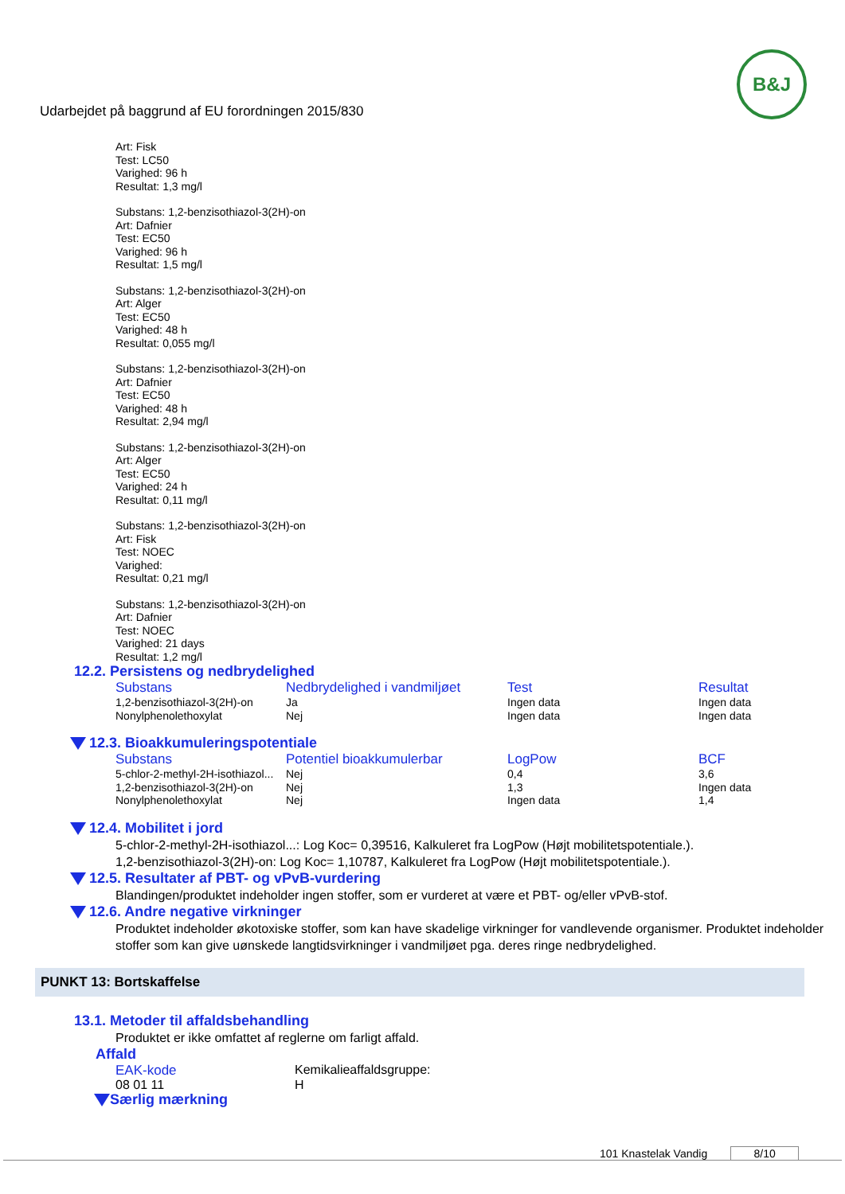Udarbejdet på baggrund af EU forordningen 2015/830
B&J
Art: Fisk
Test: LC50
Varighed: 96 h
Resultat: 1,3 mg/l
Substans: 1,2-benzisothiazol-3(2H)-on
Art: Dafnier
Test: EC50
Varighed: 96 h
Resultat: 1,5 mg/l
Substans: 1,2-benzisothiazol-3(2H)-on
Art: Alger
Test: EC50
Varighed: 48 h
Resultat: 0,055 mg/l
Substans: 1,2-benzisothiazol-3(2H)-on
Art: Dafnier
Test: EC50
Varighed: 48 h
Resultat: 2,94 mg/l
Substans: 1,2-benzisothiazol-3(2H)-on
Art: Alger
Test: EC50
Varighed: 24 h
Resultat: 0,11 mg/l
Substans: 1,2-benzisothiazol-3(2H)-on
Art: Fisk
Test: NOEC
Varighed:
Resultat: 0,21 mg/l
Substans: 1,2-benzisothiazol-3(2H)-on
Art: Dafnier
Test: NOEC
Varighed: 21 days
Resultat: 1,2 mg/l
12.2. Persistens og nedbrydelighed
| Substans | Nedbrydelighed i vandmiljøet | Test | Resultat |
| --- | --- | --- | --- |
| 1,2-benzisothiazol-3(2H)-on | Ja | Ingen data | Ingen data |
| Nonylphenolethoxylat | Nej | Ingen data | Ingen data |
12.3. Bioakkumuleringspotentiale
| Substans | Potentiel bioakkumulerbar | LogPow | BCF |
| --- | --- | --- | --- |
| 5-chlor-2-methyl-2H-isothiazol... | Nej | 0,4 | 3,6 |
| 1,2-benzisothiazol-3(2H)-on | Nej | 1,3 | Ingen data |
| Nonylphenolethoxylat | Nej | Ingen data | 1,4 |
12.4. Mobilitet i jord
5-chlor-2-methyl-2H-isothiazol...: Log Koc= 0,39516, Kalkuleret fra LogPow (Højt mobilitetspotentiale.).
1,2-benzisothiazol-3(2H)-on: Log Koc= 1,10787, Kalkuleret fra LogPow (Højt mobilitetspotentiale.).
12.5. Resultater af PBT- og vPvB-vurdering
Blandingen/produktet indeholder ingen stoffer, som er vurderet at være et PBT- og/eller vPvB-stof.
12.6. Andre negative virkninger
Produktet indeholder økotoxiske stoffer, som kan have skadelige virkninger for vandlevende organismer. Produktet indeholder stoffer som kan give uønskede langtidsvirkninger i vandmiljøet pga. deres ringe nedbrydelighed.
PUNKT 13: Bortskaffelse
13.1. Metoder til affaldsbehandling
Produktet er ikke omfattet af reglerne om farligt affald.
Affald
| EAK-kode | Kemikalieaffaldsgruppe: |
| 08 01 11 | H |
Særlig mærkning
101 Knastelak Vandig 8/10